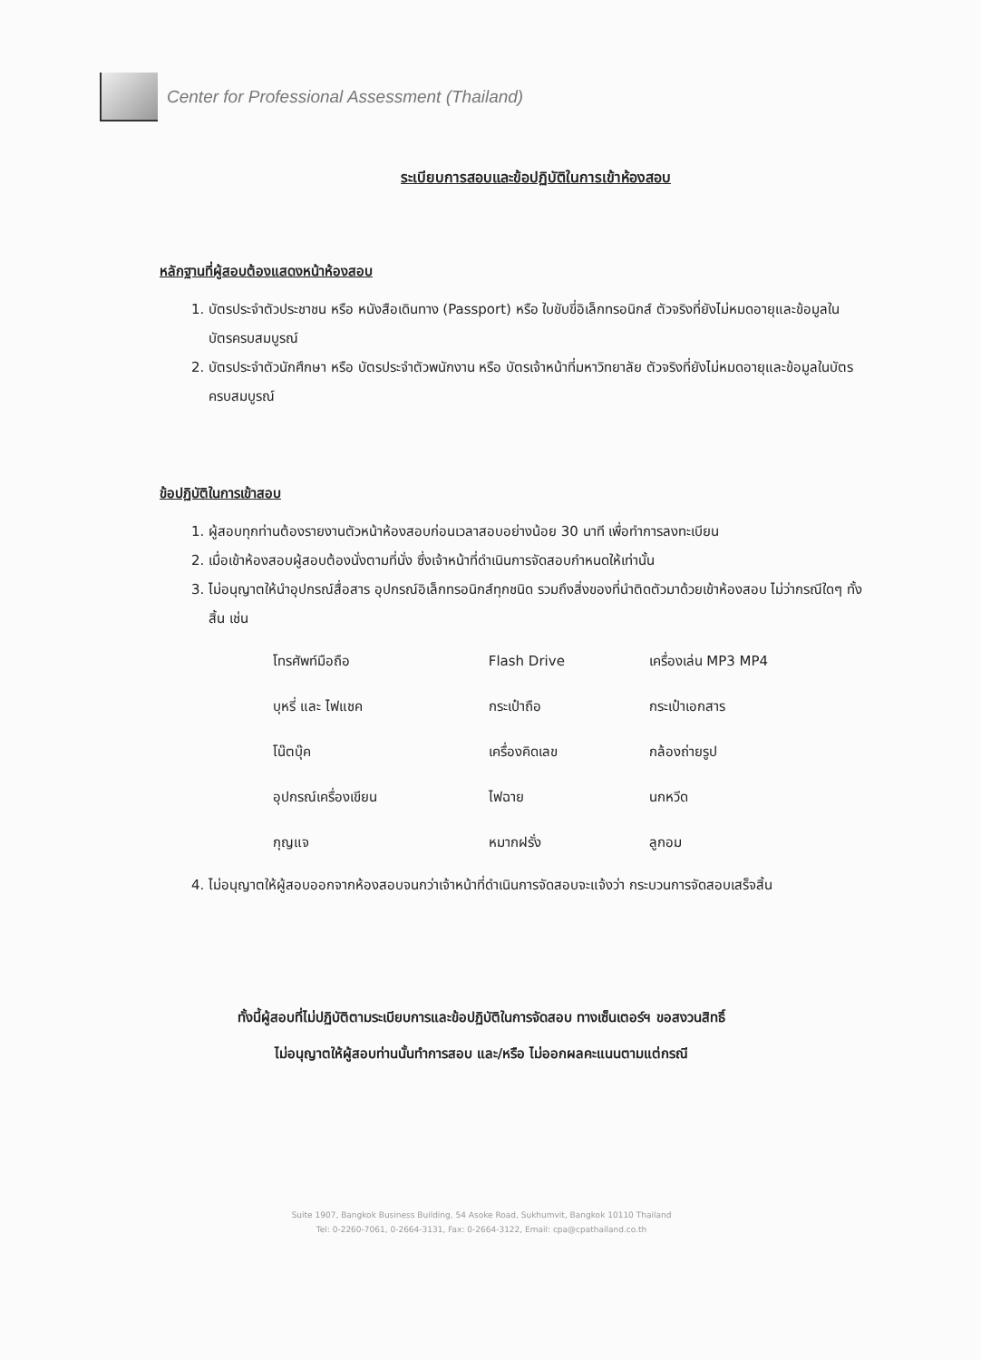Center for Professional Assessment (Thailand)
ระเบียบการสอบและข้อปฏิบัติในการเข้าห้องสอบ
หลักฐานที่ผู้สอบต้องแสดงหน้าห้องสอบ
1. บัตรประจำตัวประชาชน หรือ หนังสือเดินทาง (Passport) หรือ ใบขับขี่อิเล็กทรอนิกส์ ตัวจริงที่ยังไม่หมดอายุและข้อมูลในบัตรครบสมบูรณ์
2. บัตรประจำตัวนักศึกษา หรือ บัตรประจำตัวพนักงาน หรือ บัตรเจ้าหน้าที่มหาวิทยาลัย ตัวจริงที่ยังไม่หมดอายุและข้อมูลในบัตรครบสมบูรณ์
ข้อปฏิบัติในการเข้าสอบ
1. ผู้สอบทุกท่านต้องรายงานตัวหน้าห้องสอบก่อนเวลาสอบอย่างน้อย 30 นาที เพื่อทำการลงทะเบียน
2. เมื่อเข้าห้องสอบผู้สอบต้องนั่งตามที่นั่ง ซึ่งเจ้าหน้าที่ดำเนินการจัดสอบกำหนดให้เท่านั้น
3. ไม่อนุญาตให้นำอุปกรณ์สื่อสาร อุปกรณ์อิเล็กทรอนิกส์ทุกชนิด รวมถึงสิ่งของที่นำติดตัวมาด้วยเข้าห้องสอบ ไม่ว่ากรณีใดๆ ทั้งสิ้น เช่น
| โทรศัพท์มือถือ | Flash Drive | เครื่องเล่น MP3 MP4 |
| บุหรี่ และ ไฟแชค | กระเป๋าถือ | กระเป๋าเอกสาร |
| โน๊ตบุ๊ค | เครื่องคิดเลข | กล้องถ่ายรูป |
| อุปกรณ์เครื่องเขียน | ไฟฉาย | นกหวีด |
| กุญแจ | หมากฝรั่ง | ลูกอม |
4. ไม่อนุญาตให้ผู้สอบออกจากห้องสอบจนกว่าเจ้าหน้าที่ดำเนินการจัดสอบจะแจ้งว่า กระบวนการจัดสอบเสร็จสิ้น
ทั้งนี้ผู้สอบที่ไม่ปฏิบัติตามระเบียบการและข้อปฏิบัติในการจัดสอบ ทางเซ็นเตอร์ฯ ขอสงวนสิทธิ์
ไม่อนุญาตให้ผู้สอบท่านนั้นทำการสอบ และ/หรือ ไม่ออกผลคะแนนตามแต่กรณี
Suite 1907, Bangkok Business Building, 54 Asoke Road, Sukhumvit, Bangkok 10110 Thailand
Tel: 0-2260-7061, 0-2664-3131, Fax: 0-2664-3122, Email: cpa@cpathailand.co.th